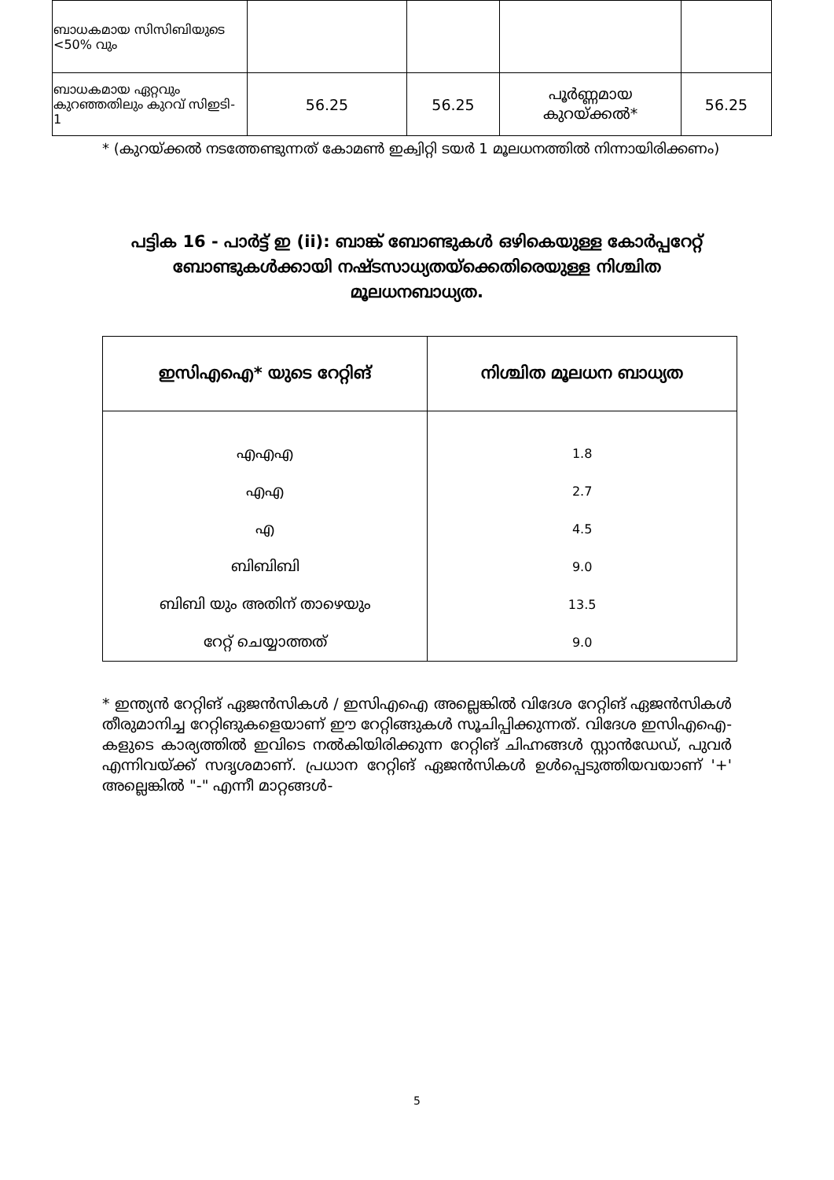| ബാധകമായ സിസിബിയുടെ <50% വും | | | | |
| ബാധകമായ ഏറ്റവും കുറഞ്ഞതിലും കുറവ് സിഇടി- 1 | 56.25 | 56.25 | പൂർണ്ണമായ കുറയ്ക്കൽ* | 56.25 |
* (കുറയ്ക്കൽ നടത്തേണ്ടുന്നത് കോമൺ ഇക്വിറ്റി ടയർ 1 മൂലധനത്തിൽ നിന്നായിരിക്കണം)
പട്ടിക 16 - പാർട്ട് ഇ (ii): ബാങ്ക് ബോണ്ടുകൾ ഒഴികെയുള്ള കോർപ്പറേറ്റ് ബോണ്ടുകൾക്കായി നഷ്ടസാധ്യതയ്ക്കെതിരെയുള്ള നിശ്ചിത മൂലധനബാധ്യത.
| ഇസിഎഐ* യുടെ റേറ്റിങ് | നിശ്ചിത മൂലധന ബാധ്യത |
| --- | --- |
| എഎഎ | 1.8 |
| എഎ | 2.7 |
| എ | 4.5 |
| ബിബിബി | 9.0 |
| ബിബി യും അതിന് താഴെയും | 13.5 |
| റേറ്റ് ചെയ്യാത്തത് | 9.0 |
* ഇന്ത്യൻ റേറ്റിങ് ഏജൻസികൾ / ഇസിഎഐ അല്ലെങ്കിൽ വിദേശ റേറ്റിങ് ഏജൻസികൾ തീരുമാനിച്ച റേറ്റിങുകളെയാണ് ഈ റേറ്റിങ്ങുകൾ സൂചിപ്പിക്കുന്നത്. വിദേശ ഇസിഎഐ-കളുടെ കാര്യത്തിൽ ഇവിടെ നൽകിയിരിക്കുന്ന റേറ്റിങ് ചിഹ്നങ്ങൾ സ്റ്റാൻഡേഡ്, പുവർ എന്നിവയ്ക്ക് സദൃശമാണ്. പ്രധാന റേറ്റിങ് ഏജൻസികൾ ഉൾപ്പെടുത്തിയവയാണ് '+' അല്ലെങ്കിൽ "-" എന്നീ മാറ്റങ്ങൾ-
5